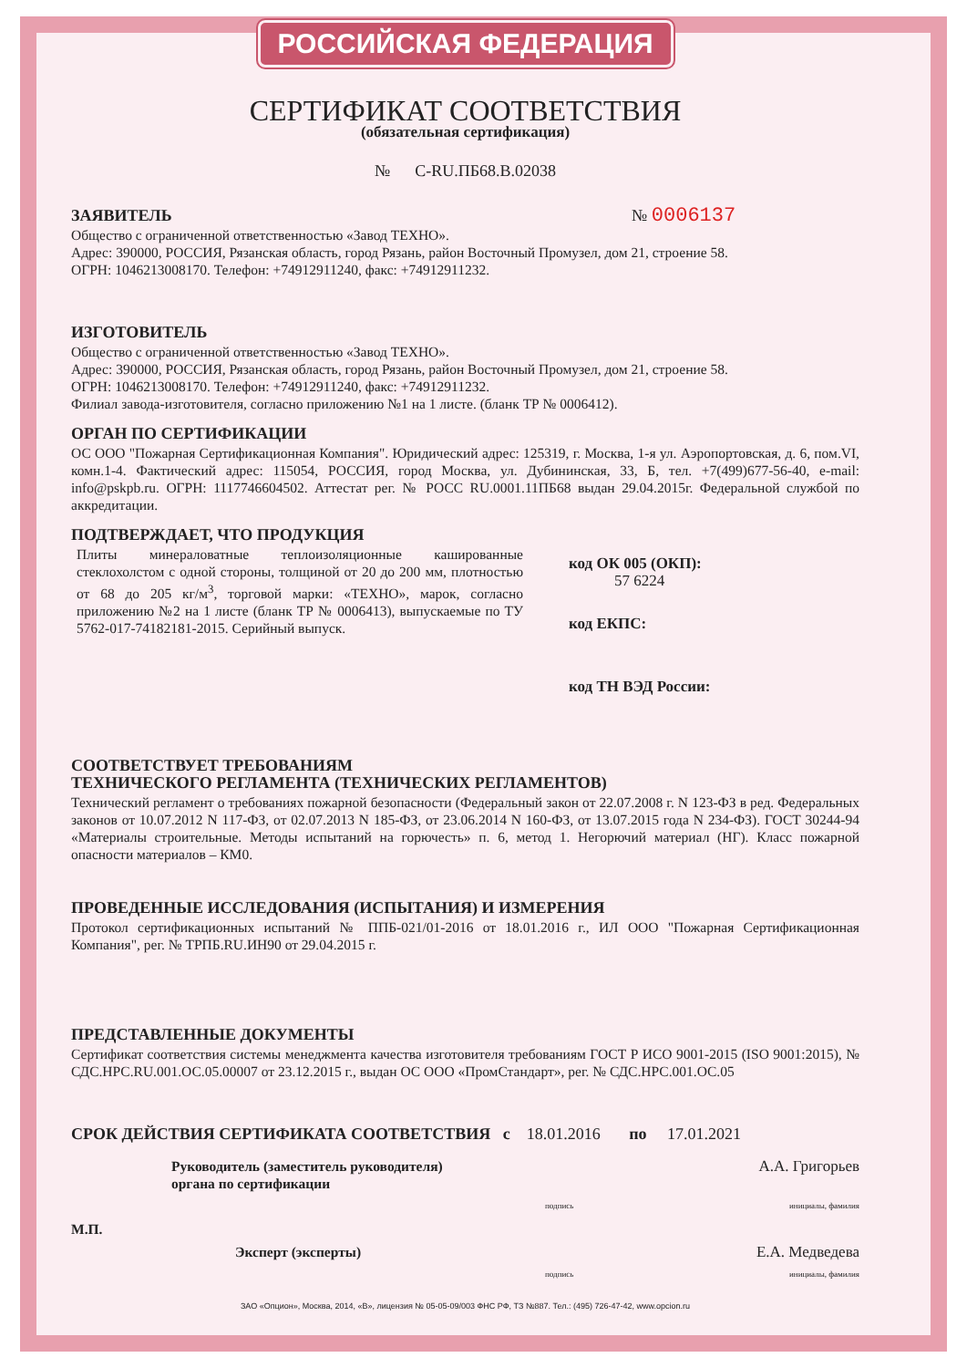РОССИЙСКАЯ ФЕДЕРАЦИЯ
СЕРТИФИКАТ СООТВЕТСТВИЯ
(обязательная сертификация)
№ С-RU.ПБ68.В.02038
ЗАЯВИТЕЛЬ № 0006137
Общество с ограниченной ответственностью «Завод ТЕХНО».
Адрес: 390000, РОССИЯ, Рязанская область, город Рязань, район Восточный Промузел, дом 21, строение 58.
ОГРН: 1046213008170. Телефон: +74912911240, факс: +74912911232.
ИЗГОТОВИТЕЛЬ
Общество с ограниченной ответственностью «Завод ТЕХНО».
Адрес: 390000, РОССИЯ, Рязанская область, город Рязань, район Восточный Промузел, дом 21, строение 58.
ОГРН: 1046213008170. Телефон: +74912911240, факс: +74912911232.
Филиал завода-изготовителя, согласно приложению №1 на 1 листе. (бланк ТР № 0006412).
ОРГАН ПО СЕРТИФИКАЦИИ
ОС ООО "Пожарная Сертификационная Компания". Юридический адрес: 125319, г. Москва, 1-я ул. Аэропортовская, д. 6, пом.VI, комн.1-4. Фактический адрес: 115054, РОССИЯ, город Москва, ул. Дубининская, 33, Б, тел. +7(499)677-56-40, e-mail: info@pskpb.ru. ОГРН: 1117746604502. Аттестат рег. № РОСС RU.0001.11ПБ68 выдан 29.04.2015г. Федеральной службой по аккредитации.
ПОДТВЕРЖДАЕТ, ЧТО ПРОДУКЦИЯ
Плиты минераловатные теплоизоляционные кашированные стеклохолстом с одной стороны, толщиной от 20 до 200 мм, плотностью от 68 до 205 кг/м<sup>3</sup>, торговой марки: «ТЕХНО», марок, согласно приложению №2 на 1 листе (бланк ТР № 0006413), выпускаемые по ТУ 5762-017-74182181-2015. Серийный выпуск.
код ОК 005 (ОКП):
57 6224
код ЕКПС:
код ТН ВЭД России:
СООТВЕТСТВУЕТ ТРЕБОВАНИЯМ
ТЕХНИЧЕСКОГО РЕГЛАМЕНТА (ТЕХНИЧЕСКИХ РЕГЛАМЕНТОВ)
Технический регламент о требованиях пожарной безопасности (Федеральный закон от 22.07.2008 г. N 123-ФЗ в ред. Федеральных законов от 10.07.2012 N 117-ФЗ, от 02.07.2013 N 185-ФЗ, от 23.06.2014 N 160-ФЗ, от 13.07.2015 года N 234-ФЗ). ГОСТ 30244-94 «Материалы строительные. Методы испытаний на горючесть» п. 6, метод 1. Негорючий материал (НГ). Класс пожарной опасности материалов – КМ0.
ПРОВЕДЕННЫЕ ИССЛЕДОВАНИЯ (ИСПЫТАНИЯ) И ИЗМЕРЕНИЯ
Протокол сертификационных испытаний № ППБ-021/01-2016 от 18.01.2016 г., ИЛ ООО "Пожарная Сертификационная Компания", рег. № ТРПБ.RU.ИН90 от 29.04.2015 г.
ПРЕДСТАВЛЕННЫЕ ДОКУМЕНТЫ
Сертификат соответствия системы менеджмента качества изготовителя требованиям ГОСТ Р ИСО 9001-2015 (ISO 9001:2015), № СДС.НРС.RU.001.ОС.05.00007 от 23.12.2015 г., выдан ОС ООО «ПромСтандарт», рег. № СДС.НРС.001.ОС.05
СРОК ДЕЙСТВИЯ СЕРТИФИКАТА СООТВЕТСТВИЯ с 18.01.2016 по 17.01.2021
Руководитель (заместитель руководителя)
органа по сертификации А.А. Григорьев
подпись инициалы, фамилия
М.П.
Эксперт (эксперты) Е.А. Медведева
подпись инициалы, фамилия
ЗАО «Опцион», Москва, 2014, «В», лицензия № 05-05-09/003 ФНС РФ, ТЗ №887. Тел.: (495) 726-47-42, www.opcion.ru